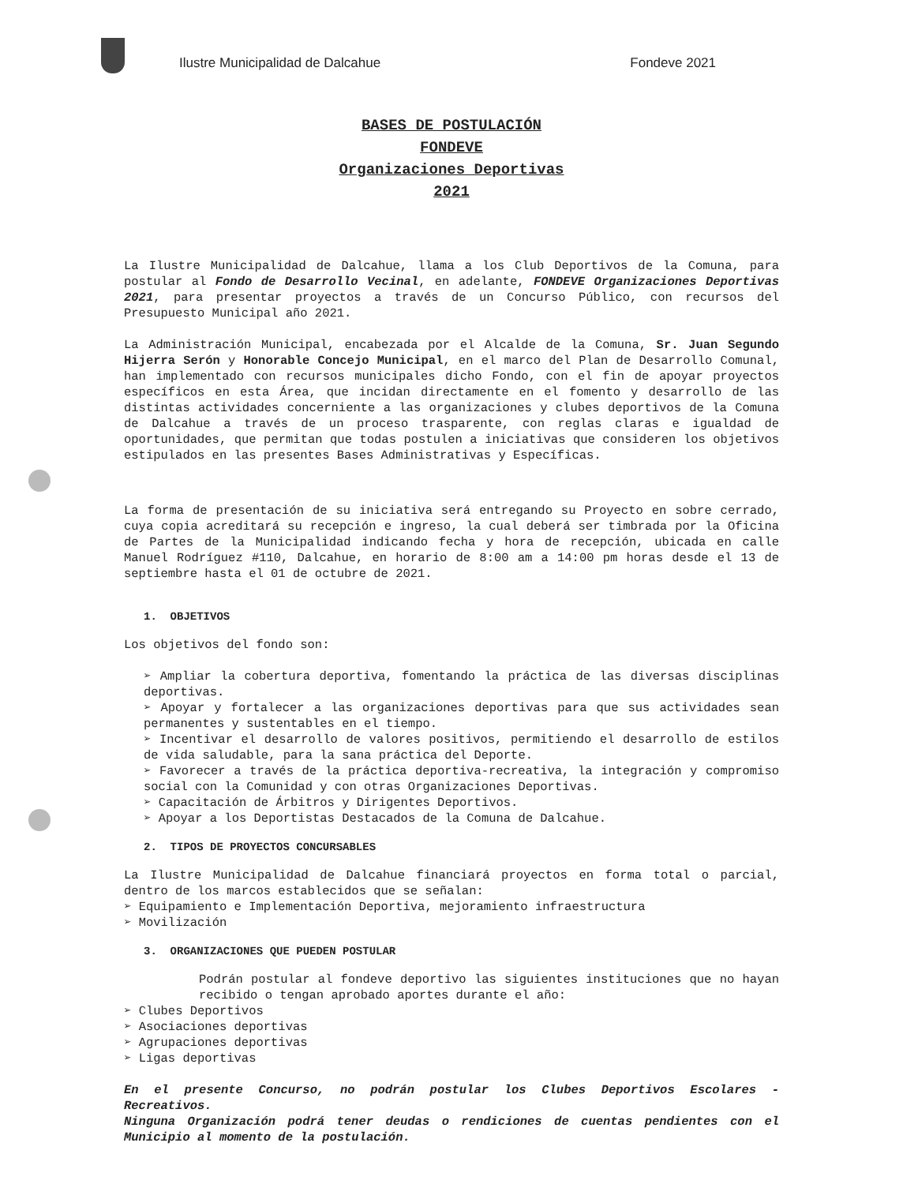Ilustre Municipalidad de Dalcahue
Fondeve 2021
BASES DE POSTULACIÓN
FONDEVE
Organizaciones Deportivas
2021
La Ilustre Municipalidad de Dalcahue, llama a los Club Deportivos de la Comuna, para postular al Fondo de Desarrollo Vecinal, en adelante, FONDEVE Organizaciones Deportivas 2021, para presentar proyectos a través de un Concurso Público, con recursos del Presupuesto Municipal año 2021.
La Administración Municipal, encabezada por el Alcalde de la Comuna, Sr. Juan Segundo Hijerra Serón y Honorable Concejo Municipal, en el marco del Plan de Desarrollo Comunal, han implementado con recursos municipales dicho Fondo, con el fin de apoyar proyectos específicos en esta Área, que incidan directamente en el fomento y desarrollo de las distintas actividades concerniente a las organizaciones y clubes deportivos de la Comuna de Dalcahue a través de un proceso trasparente, con reglas claras e igualdad de oportunidades, que permitan que todas postulen a iniciativas que consideren los objetivos estipulados en las presentes Bases Administrativas y Específicas.
La forma de presentación de su iniciativa será entregando su Proyecto en sobre cerrado, cuya copia acreditará su recepción e ingreso, la cual deberá ser timbrada por la Oficina de Partes de la Municipalidad indicando fecha y hora de recepción, ubicada en calle Manuel Rodríguez #110, Dalcahue, en horario de 8:00 am a 14:00 pm horas desde el 13 de septiembre hasta el 01 de octubre de 2021.
1. OBJETIVOS
Los objetivos del fondo son:
➢ Ampliar la cobertura deportiva, fomentando la práctica de las diversas disciplinas deportivas.
➢ Apoyar y fortalecer a las organizaciones deportivas para que sus actividades sean permanentes y sustentables en el tiempo.
➢ Incentivar el desarrollo de valores positivos, permitiendo el desarrollo de estilos de vida saludable, para la sana práctica del Deporte.
➢ Favorecer a través de la práctica deportiva-recreativa, la integración y compromiso social con la Comunidad y con otras Organizaciones Deportivas.
➢ Capacitación de Árbitros y Dirigentes Deportivos.
➢ Apoyar a los Deportistas Destacados de la Comuna de Dalcahue.
2. TIPOS DE PROYECTOS CONCURSABLES
La Ilustre Municipalidad de Dalcahue financiará proyectos en forma total o parcial, dentro de los marcos establecidos que se señalan:
➢ Equipamiento e Implementación Deportiva, mejoramiento infraestructura
➢ Movilización
3. ORGANIZACIONES QUE PUEDEN POSTULAR
Podrán postular al fondeve deportivo las siguientes instituciones que no hayan recibido o tengan aprobado aportes durante el año:
➢ Clubes Deportivos
➢ Asociaciones deportivas
➢ Agrupaciones deportivas
➢ Ligas deportivas
En el presente Concurso, no podrán postular los Clubes Deportivos Escolares - Recreativos.
Ninguna Organización podrá tener deudas o rendiciones de cuentas pendientes con el Municipio al momento de la postulación.